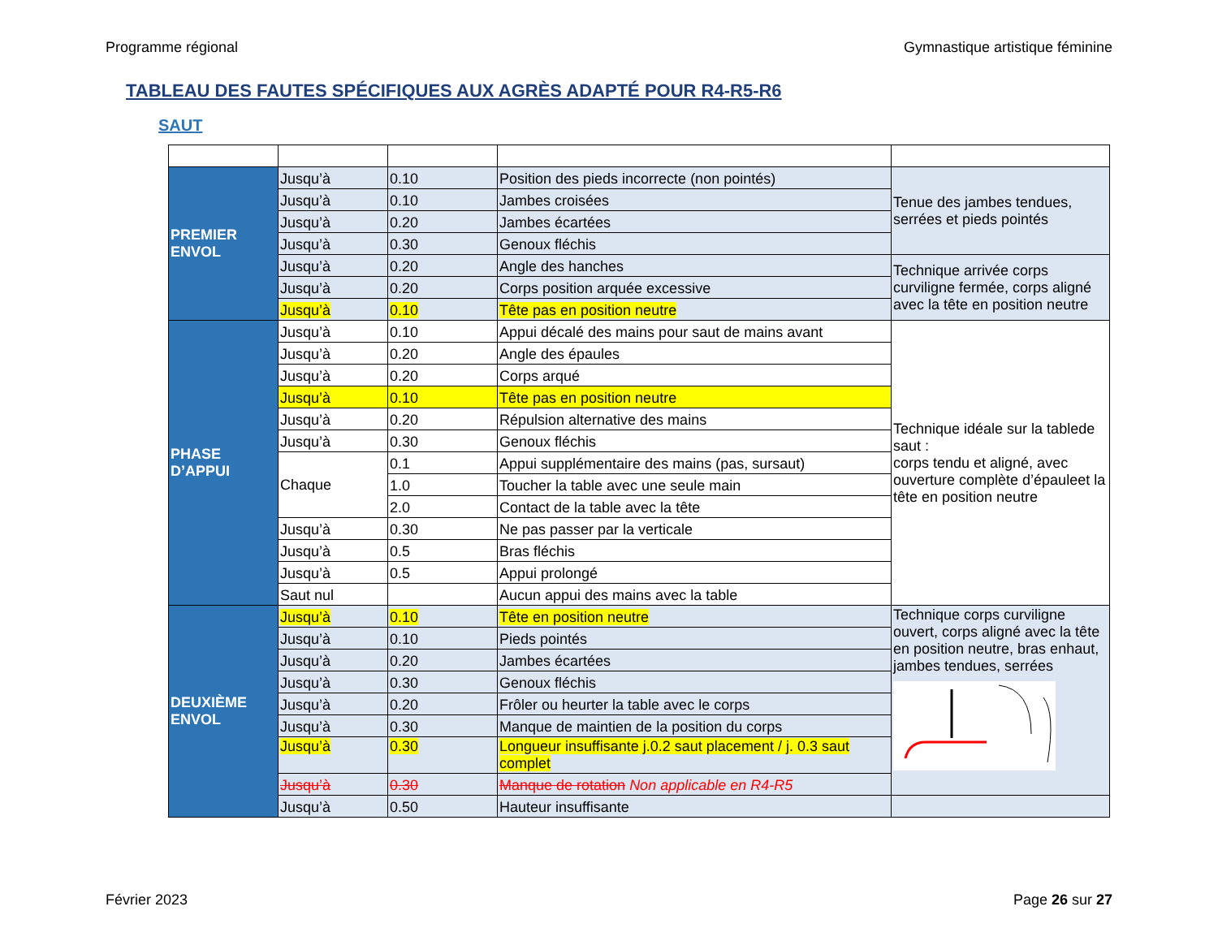Programme régional Gymnastique artistique féminine
TABLEAU DES FAUTES SPÉCIFIQUES AUX AGRÈS ADAPTÉ POUR R4-R5-R6
SAUT
| PREMIER ENVOL | Jusqu’à | 0.10 | Position des pieds incorrecte (non pointés) | Tenue des jambes tendues, serrées et pieds pointés |
| | Jusqu’à | 0.10 | Jambes croisées | |
| | Jusqu’à | 0.20 | Jambes écartées | |
| | Jusqu’à | 0.30 | Genoux fléchis | |
| | Jusqu’à | 0.20 | Angle des hanches | Technique arrivée corps curviligne fermée, corps aligné avec la tête en position neutre |
| | Jusqu’à | 0.20 | Corps position arquée excessive | |
| | Jusqu’à | 0.10 | Tête pas en position neutre | |
| PHASE D’APPUI | Jusqu’à | 0.10 | Appui décalé des mains pour saut de mains avant | Technique idéale sur la tablede saut : corps tendu et aligné, avec ouverture complète d’épauleet la tête en position neutre |
| | Jusqu’à | 0.20 | Angle des épaules | |
| | Jusqu’à | 0.20 | Corps arqué | |
| | Jusqu’à | 0.10 | Tête pas en position neutre | |
| | Jusqu’à | 0.20 | Répulsion alternative des mains | |
| | Jusqu’à | 0.30 | Genoux fléchis | |
| | Chaque | 0.1 | Appui supplémentaire des mains (pas, sursaut) | |
| | | 1.0 | Toucher la table avec une seule main | |
| | | 2.0 | Contact de la table avec la tête | |
| | Jusqu’à | 0.30 | Ne pas passer par la verticale | |
| | Jusqu’à | 0.5 | Bras fléchis | |
| | Jusqu’à | 0.5 | Appui prolongé | |
| | Saut nul | | Aucun appui des mains avec la table | |
| DEUXIÈME ENVOL | Jusqu’à | 0.10 | Tête en position neutre | Technique corps curviligne ouvert, corps aligné avec la tête en position neutre, bras enhaut, jambes tendues, serrées |
| | Jusqu’à | 0.10 | Pieds pointés | |
| | Jusqu’à | 0.20 | Jambes écartées | |
| | Jusqu’à | 0.30 | Genoux fléchis | |
| | Jusqu’à | 0.20 | Frôler ou heurter la table avec le corps | |
| | Jusqu’à | 0.30 | Manque de maintien de la position du corps | |
| | Jusqu’à | 0.30 | Longueur insuffisante j.0.2 saut placement / j. 0.3 saut complet | |
| | Jusqu’à | 0.30 | Manque de rotation Non applicable en R4-R5 | |
| | Jusqu’à | 0.50 | Hauteur insuffisante | |
Février 2023 Page 26 sur 27